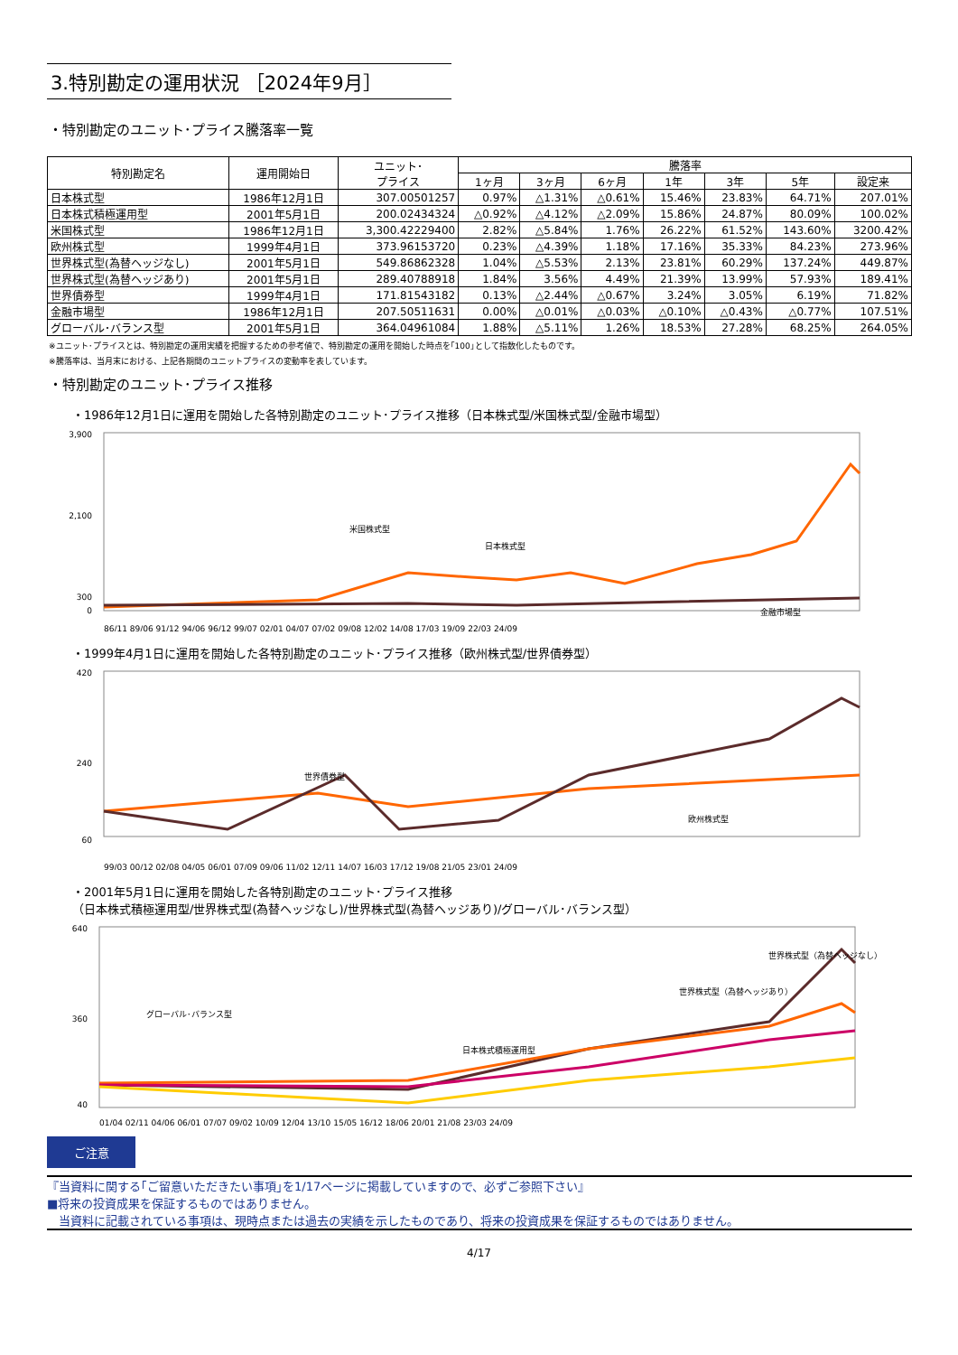3.特別勘定の運用状況 ［2024年9月］
・特別勘定のユニット･プライス騰落率一覧
| 特別勘定名 | 運用開始日 | ユニット･ プライス | 騰落率 | | | | | | |
| --- | --- | --- | --- | --- | --- | --- | --- | --- | --- |
| | | | 1ヶ月 | 3ヶ月 | 6ヶ月 | 1年 | 3年 | 5年 | 設定来 |
| 日本株式型 | 1986年12月1日 | 307.00501257 | 0.97% | △1.31% | △0.61% | 15.46% | 23.83% | 64.71% | 207.01% |
| 日本株式積極運用型 | 2001年5月1日 | 200.02434324 | △0.92% | △4.12% | △2.09% | 15.86% | 24.87% | 80.09% | 100.02% |
| 米国株式型 | 1986年12月1日 | 3,300.42229400 | 2.82% | △5.84% | 1.76% | 26.22% | 61.52% | 143.60% | 3200.42% |
| 欧州株式型 | 1999年4月1日 | 373.96153720 | 0.23% | △4.39% | 1.18% | 17.16% | 35.33% | 84.23% | 273.96% |
| 世界株式型(為替ヘッジなし) | 2001年5月1日 | 549.86862328 | 1.04% | △5.53% | 2.13% | 23.81% | 60.29% | 137.24% | 449.87% |
| 世界株式型(為替ヘッジあり) | 2001年5月1日 | 289.40788918 | 1.84% | 3.56% | 4.49% | 21.39% | 13.99% | 57.93% | 189.41% |
| 世界債券型 | 1999年4月1日 | 171.81543182 | 0.13% | △2.44% | △0.67% | 3.24% | 3.05% | 6.19% | 71.82% |
| 金融市場型 | 1986年12月1日 | 207.50511631 | 0.00% | △0.01% | △0.03% | △0.10% | △0.43% | △0.77% | 107.51% |
| グローバル･バランス型 | 2001年5月1日 | 364.04961084 | 1.88% | △5.11% | 1.26% | 18.53% | 27.28% | 68.25% | 264.05% |
※ユニット･プライスとは、特別勘定の運用実績を把握するための参考値で、特別勘定の運用を開始した時点を｢100｣として指数化したものです。
※騰落率は、当月末における、上記各期間のユニットプライスの変動率を表しています。
・特別勘定のユニット･プライス推移
・1986年12月1日に運用を開始した各特別勘定のユニット･プライス推移（日本株式型/米国株式型/金融市場型）
3,900
2,100
300
0
米国株式型
日本株式型
金融市場型
86/11 89/06 91/12 94/06 96/12 99/07 02/01 04/07 07/02 09/08 12/02 14/08 17/03 19/09 22/03 24/09
・1999年4月1日に運用を開始した各特別勘定のユニット･プライス推移（欧州株式型/世界債券型）
420
240
60
世界債券型
欧州株式型
99/03 00/12 02/08 04/05 06/01 07/09 09/06 11/02 12/11 14/07 16/03 17/12 19/08 21/05 23/01 24/09
・2001年5月1日に運用を開始した各特別勘定のユニット･プライス推移
（日本株式積極運用型/世界株式型(為替ヘッジなし)/世界株式型(為替ヘッジあり)/グローバル･バランス型）
640
360
40
グローバル･バランス型
日本株式積極運用型
世界株式型（為替ヘッジあり）
世界株式型（為替ヘッジなし）
01/04 02/11 04/06 06/01 07/07 09/02 10/09 12/04 13/10 15/05 16/12 18/06 20/01 21/08 23/03 24/09
ご注意
『当資料に関する｢ご留意いただきたい事項｣を1/17ページに掲載していますので、必ずご参照下さい』
■将来の投資成果を保証するものではありません。
　当資料に記載されている事項は、現時点または過去の実績を示したものであり、将来の投資成果を保証するものではありません。
4/17